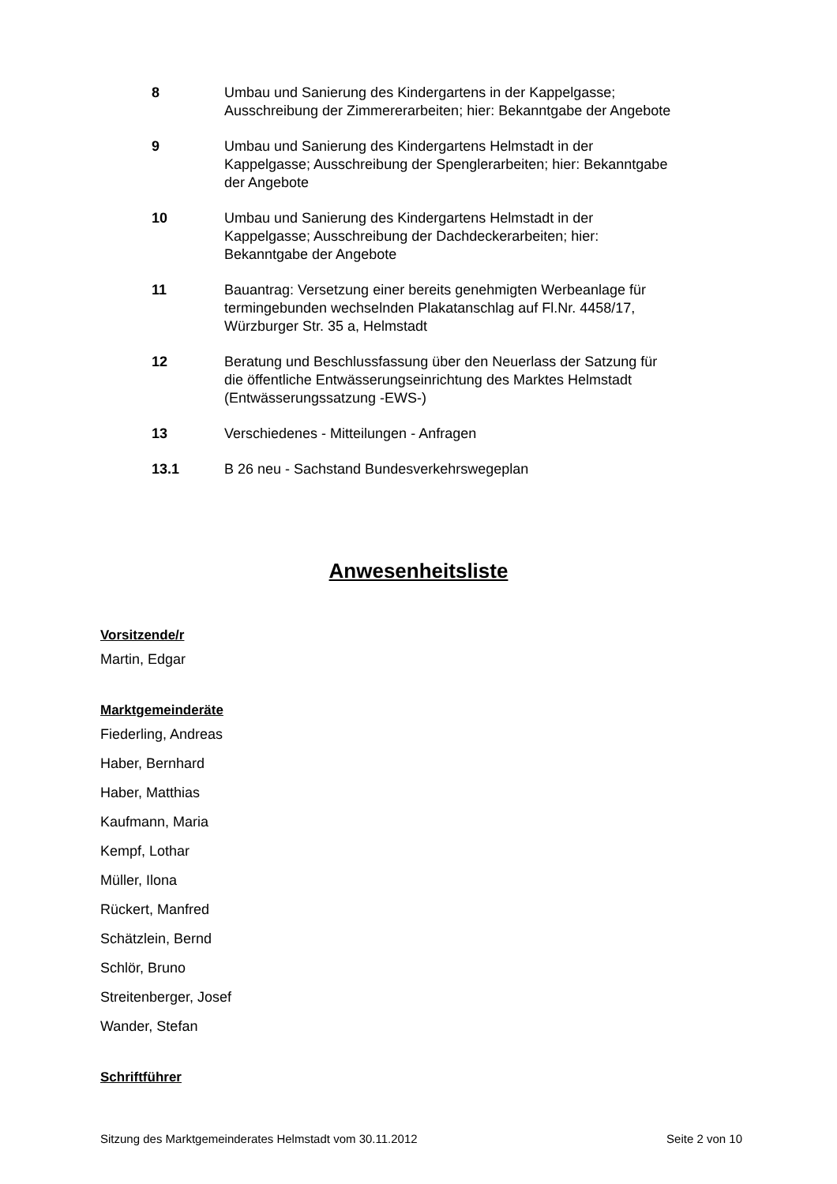8 Umbau und Sanierung des Kindergartens in der Kappelgasse; Ausschreibung der Zimmererarbeiten; hier: Bekanntgabe der Angebote
9 Umbau und Sanierung des Kindergartens Helmstadt in der Kappelgasse; Ausschreibung der Spenglerarbeiten; hier: Bekanntgabe der Angebote
10 Umbau und Sanierung des Kindergartens Helmstadt in der Kappelgasse; Ausschreibung der Dachdeckerarbeiten; hier: Bekanntgabe der Angebote
11 Bauantrag: Versetzung einer bereits genehmigten Werbeanlage für termingebunden wechselnden Plakatanschlag auf Fl.Nr. 4458/17, Würzburger Str. 35 a, Helmstadt
12 Beratung und Beschlussfassung über den Neuerlass der Satzung für die öffentliche Entwässerungseinrichtung des Marktes Helmstadt (Entwässerungssatzung -EWS-)
13 Verschiedenes - Mitteilungen - Anfragen
13.1 B 26 neu - Sachstand Bundesverkehrswegeplan
Anwesenheitsliste
Vorsitzende/r
Martin, Edgar
Marktgemeinderäte
Fiederling, Andreas
Haber, Bernhard
Haber, Matthias
Kaufmann, Maria
Kempf, Lothar
Müller, Ilona
Rückert, Manfred
Schätzlein, Bernd
Schlör, Bruno
Streitenberger, Josef
Wander, Stefan
Schriftführer
Sitzung des Marktgemeinderates Helmstadt vom 30.11.2012 Seite 2 von 10